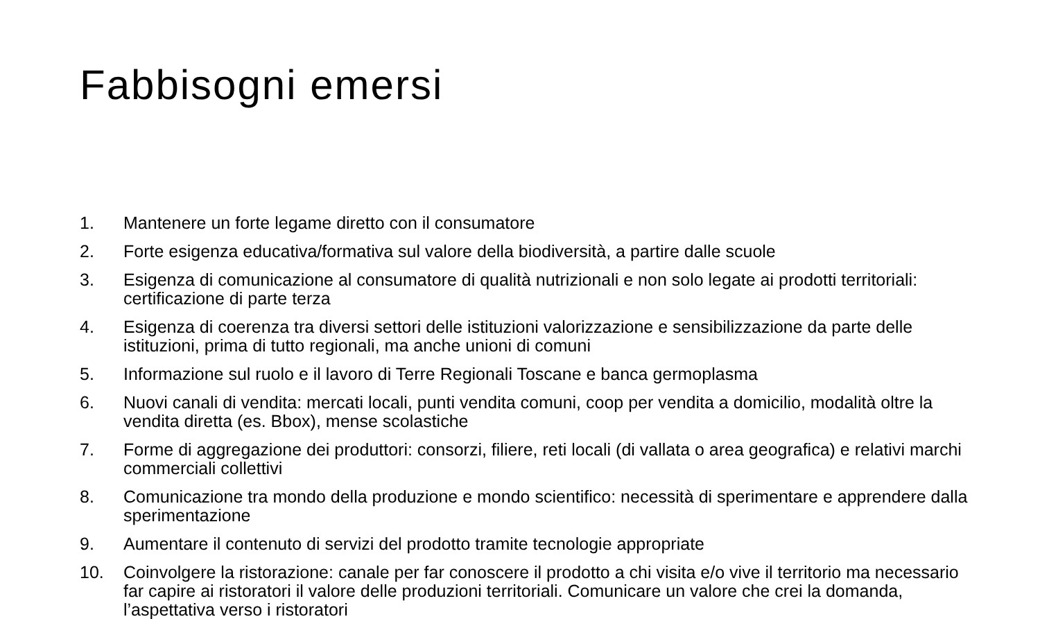Fabbisogni emersi
1. Mantenere un forte legame diretto con il consumatore
2. Forte esigenza educativa/formativa sul valore della biodiversità, a partire dalle scuole
3. Esigenza di comunicazione al consumatore di qualità nutrizionali e non solo legate ai prodotti territoriali: certificazione di parte terza
4. Esigenza di coerenza tra diversi settori delle istituzioni valorizzazione e sensibilizzazione da parte delle istituzioni, prima di tutto regionali, ma anche unioni di comuni
5. Informazione sul ruolo e il lavoro di Terre Regionali Toscane e banca germoplasma
6. Nuovi canali di vendita: mercati locali, punti vendita comuni, coop per vendita a domicilio, modalità oltre la vendita diretta (es. Bbox), mense scolastiche
7. Forme di aggregazione dei produttori: consorzi, filiere, reti locali (di vallata o area geografica) e relativi marchi commerciali collettivi
8. Comunicazione tra mondo della produzione e mondo scientifico: necessità di sperimentare e apprendere dalla sperimentazione
9. Aumentare il contenuto di servizi del prodotto tramite tecnologie appropriate
10. Coinvolgere la ristorazione: canale per far conoscere il prodotto a chi visita e/o vive il territorio ma necessario far capire ai ristoratori il valore delle produzioni territoriali. Comunicare un valore che crei la domanda, l’aspettativa verso i ristoratori